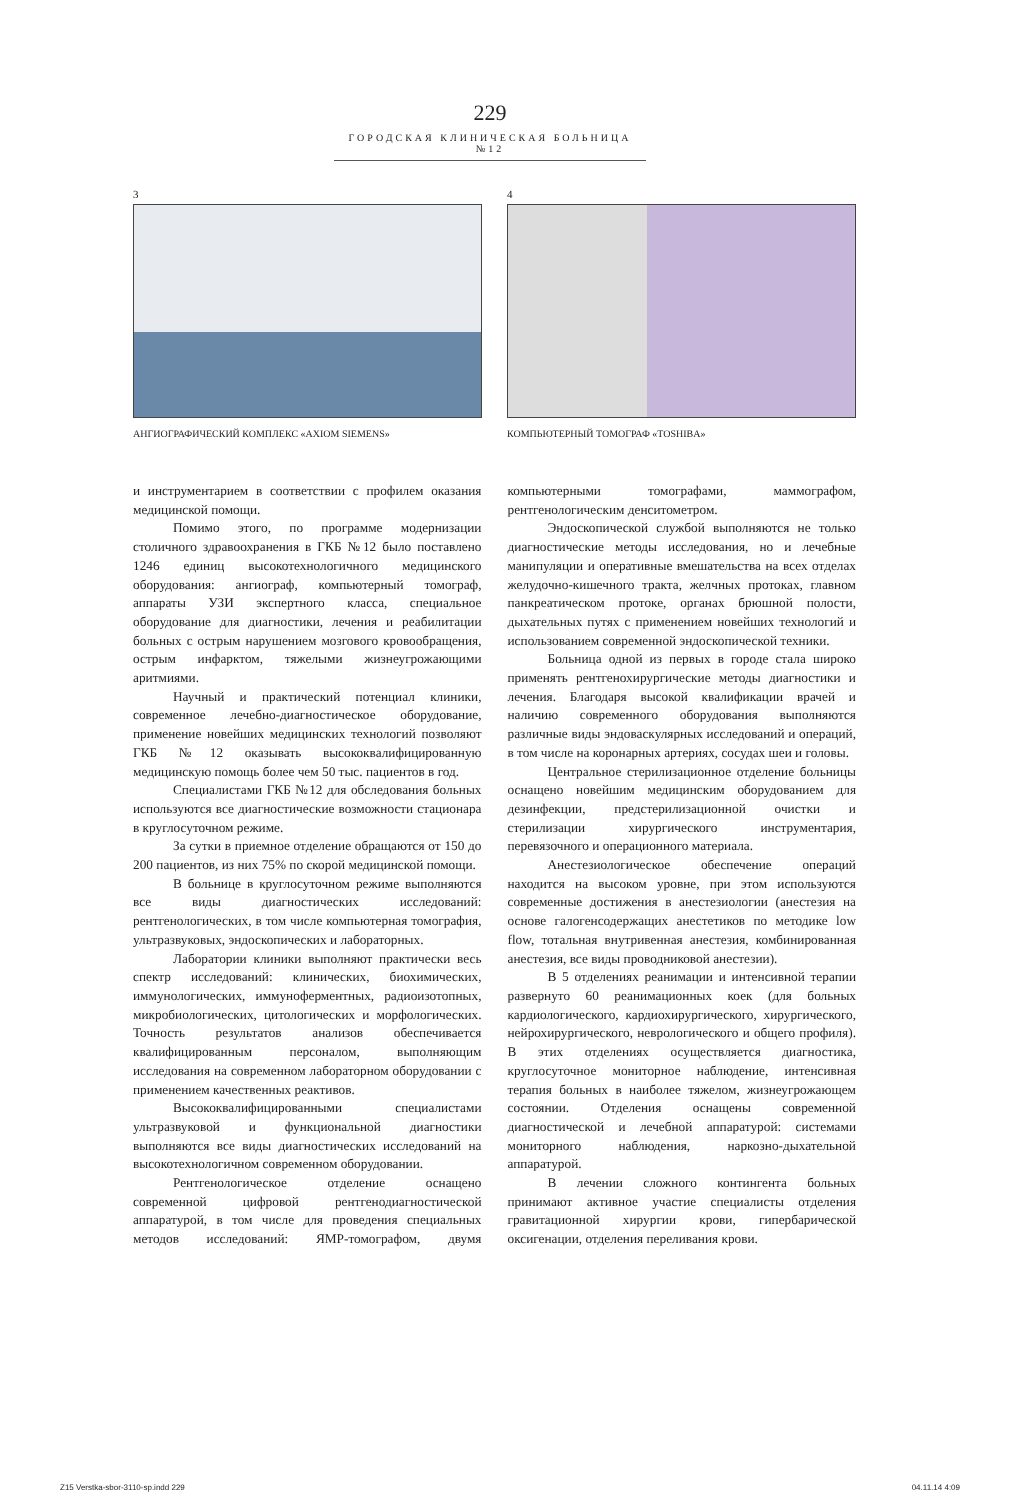229
ГОРОДСКАЯ КЛИНИЧЕСКАЯ БОЛЬНИЦА №12
3
АНГИОГРАФИЧЕСКИЙ КОМПЛЕКС «AXIOM SIEMENS»
4
КОМПЬЮТЕРНЫЙ ТОМОГРАФ «TOSHIBA»
и инструментарием в соответствии с профилем оказания медицинской помощи.
Помимо этого, по программе модернизации столичного здравоохранения в ГКБ №12 было поставлено 1246 единиц высокотехнологичного медицинского оборудования: ангиограф, компьютерный томограф, аппараты УЗИ экспертного класса, специальное оборудование для диагностики, лечения и реабилитации больных с острым нарушением мозгового кровообращения, острым инфарктом, тяжелыми жизнеугрожающими аритмиями.
Научный и практический потенциал клиники, современное лечебно-диагностическое оборудование, применение новейших медицинских технологий позволяют ГКБ №12 оказывать высококвалифицированную медицинскую помощь более чем 50 тыс. пациентов в год.
Специалистами ГКБ №12 для обследования больных используются все диагностические возможности стационара в круглосуточном режиме.
За сутки в приемное отделение обращаются от 150 до 200 пациентов, из них 75% по скорой медицинской помощи.
В больнице в круглосуточном режиме выполняются все виды диагностических исследований: рентгенологических, в том числе компьютерная томография, ультразвуковых, эндоскопических и лабораторных.
Лаборатории клиники выполняют практически весь спектр исследований: клинических, биохимических, иммунологических, иммуноферментных, радиоизотопных, микробиологических, цитологических и морфологических. Точность результатов анализов обеспечивается квалифицированным персоналом, выполняющим исследования на современном лабораторном оборудовании с применением качественных реактивов.
Высококвалифицированными специалистами ультразвуковой и функциональной диагностики выполняются все виды диагностических исследований на высокотехнологичном современном оборудовании.
Рентгенологическое отделение оснащено современной цифровой рентгенодиагностической аппаратурой, в том числе для проведения специальных методов исследований: ЯМР-томографом, двумя компьютерными томографами, маммографом, рентгенологическим денситометром.
Эндоскопической службой выполняются не только диагностические методы исследования, но и лечебные манипуляции и оперативные вмешательства на всех отделах желудочно-кишечного тракта, желчных протоках, главном панкреатическом протоке, органах брюшной полости, дыхательных путях с применением новейших технологий и использованием современной эндоскопической техники.
Больница одной из первых в городе стала широко применять рентгенохирургические методы диагностики и лечения. Благодаря высокой квалификации врачей и наличию современного оборудования выполняются различные виды эндоваскулярных исследований и операций, в том числе на коронарных артериях, сосудах шеи и головы.
Центральное стерилизационное отделение больницы оснащено новейшим медицинским оборудованием для дезинфекции, предстерилизационной очистки и стерилизации хирургического инструментария, перевязочного и операционного материала.
Анестезиологическое обеспечение операций находится на высоком уровне, при этом используются современные достижения в анестезиологии (анестезия на основе галогенсодержащих анестетиков по методике low flow, тотальная внутривенная анестезия, комбинированная анестезия, все виды проводниковой анестезии).
В 5 отделениях реанимации и интенсивной терапии развернуто 60 реанимационных коек (для больных кардиологического, кардиохирургического, хирургического, нейрохирургического, неврологического и общего профиля). В этих отделениях осуществляется диагностика, круглосуточное мониторное наблюдение, интенсивная терапия больных в наиболее тяжелом, жизнеугрожающем состоянии. Отделения оснащены современной диагностической и лечебной аппаратурой: системами мониторного наблюдения, наркозно-дыхательной аппаратурой.
В лечении сложного контингента больных принимают активное участие специалисты отделения гравитационной хирургии крови, гипербарической оксигенации, отделения переливания крови.
Z15 Verstka-sbor-3110-sp.indd 229 04.11.14 4:09